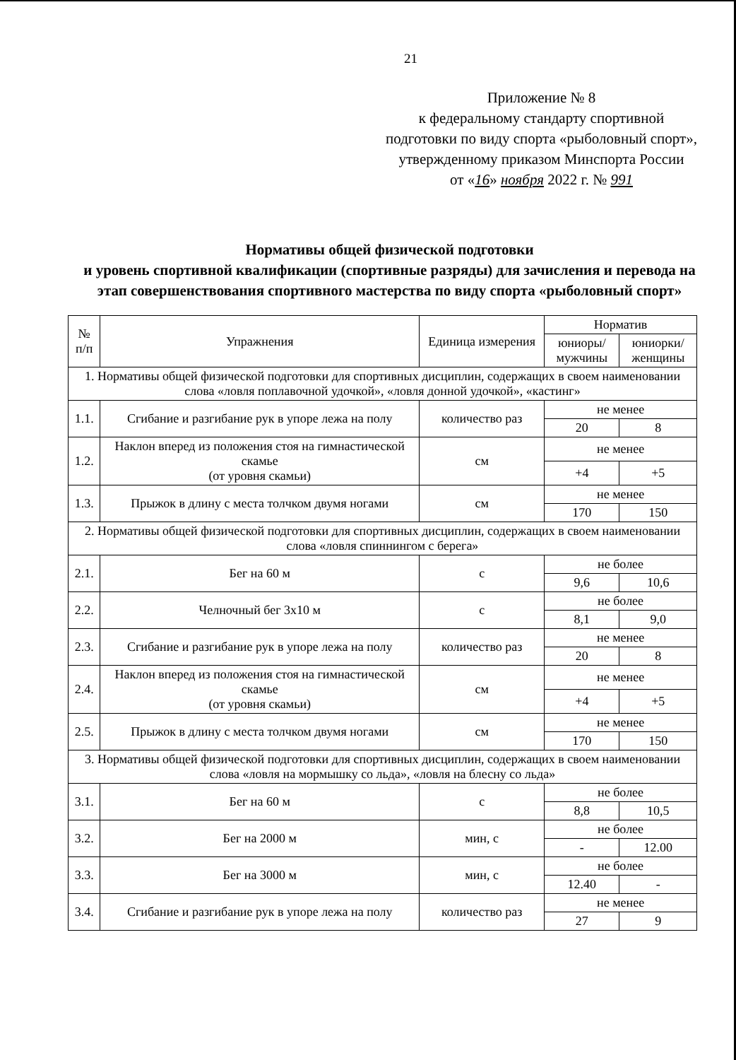21
Приложение № 8
к федеральному стандарту спортивной подготовки по виду спорта «рыболовный спорт», утвержденному приказом Минспорта России
от «16» ноября 2022 г. № 991
Нормативы общей физической подготовки
и уровень спортивной квалификации (спортивные разряды) для зачисления и перевода на этап совершенствования спортивного мастерства по виду спорта «рыболовный спорт»
| № п/п | Упражнения | Единица измерения | Норматив | |
| --- | --- | --- | --- | --- |
| | | | юниоры/ мужчины | юниорки/ женщины |
| 1. Нормативы общей физической подготовки для спортивных дисциплин, содержащих в своем наименовании слова «ловля поплавочной удочкой», «ловля донной удочкой», «кастинг» | | | | |
| 1.1. | Сгибание и разгибание рук в упоре лежа на полу | количество раз | не менее | |
| | | | 20 | 8 |
| 1.2. | Наклон вперед из положения стоя на гимнастической скамье (от уровня скамьи) | см | не менее | |
| | | | +4 | +5 |
| 1.3. | Прыжок в длину с места толчком двумя ногами | см | не менее | |
| | | | 170 | 150 |
| 2. Нормативы общей физической подготовки для спортивных дисциплин, содержащих в своем наименовании слова «ловля спиннингом с берега» | | | | |
| 2.1. | Бег на 60 м | с | не более | |
| | | | 9,6 | 10,6 |
| 2.2. | Челночный бег 3х10 м | с | не более | |
| | | | 8,1 | 9,0 |
| 2.3. | Сгибание и разгибание рук в упоре лежа на полу | количество раз | не менее | |
| | | | 20 | 8 |
| 2.4. | Наклон вперед из положения стоя на гимнастической скамье (от уровня скамьи) | см | не менее | |
| | | | +4 | +5 |
| 2.5. | Прыжок в длину с места толчком двумя ногами | см | не менее | |
| | | | 170 | 150 |
| 3. Нормативы общей физической подготовки для спортивных дисциплин, содержащих в своем наименовании слова «ловля на мормышку со льда», «ловля на блесну со льда» | | | | |
| 3.1. | Бег на 60 м | с | не более | |
| | | | 8,8 | 10,5 |
| 3.2. | Бег на 2000 м | мин, с | не более | |
| | | | - | 12.00 |
| 3.3. | Бег на 3000 м | мин, с | не более | |
| | | | 12.40 | - |
| 3.4. | Сгибание и разгибание рук в упоре лежа на полу | количество раз | не менее | |
| | | | 27 | 9 |